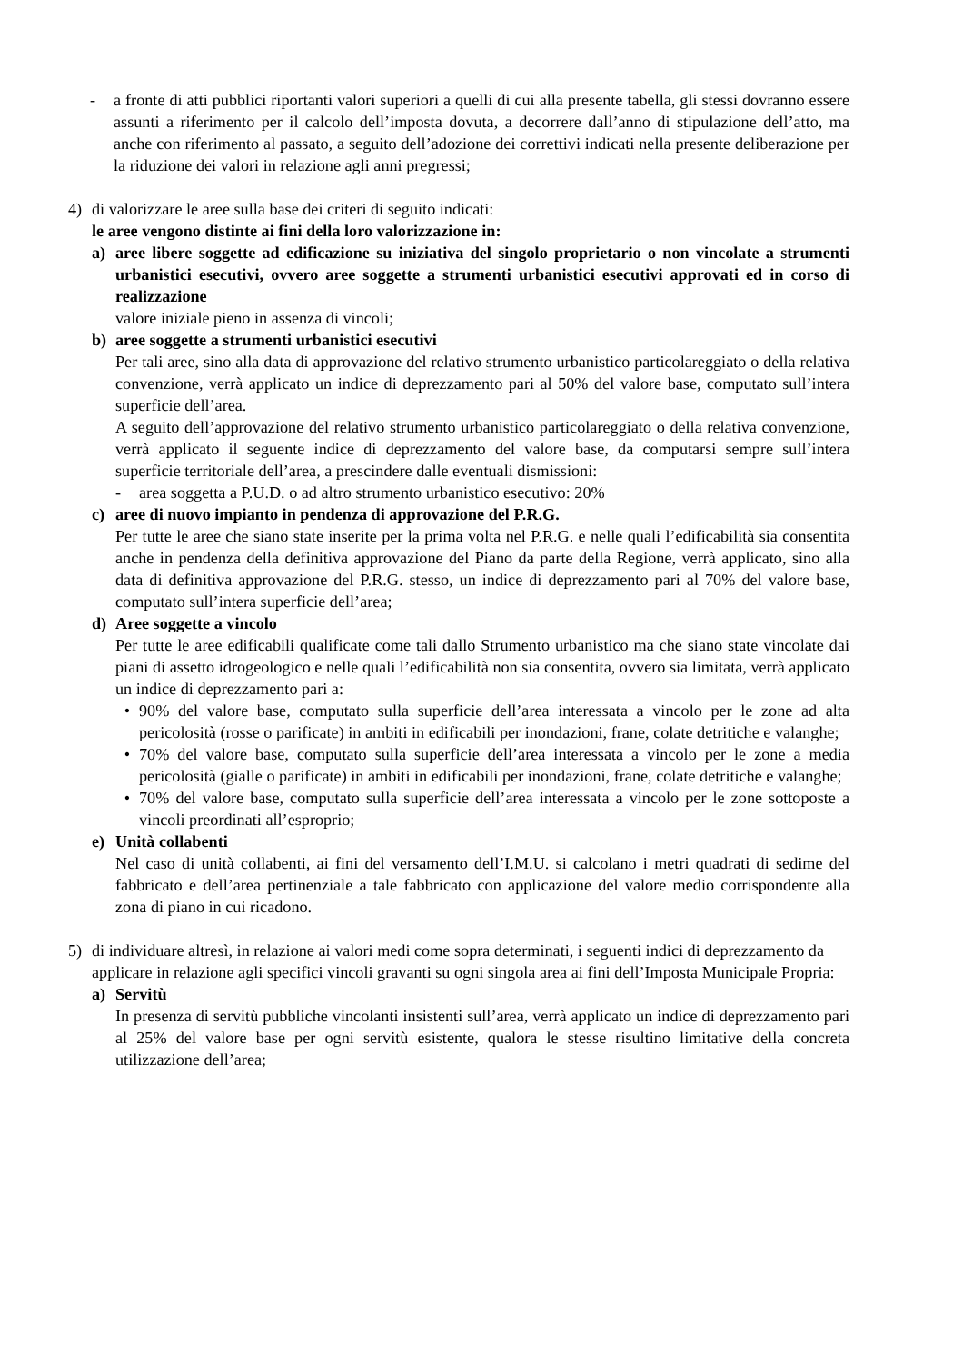- a fronte di atti pubblici riportanti valori superiori a quelli di cui alla presente tabella, gli stessi dovranno essere assunti a riferimento per il calcolo dell’imposta dovuta, a decorrere dall’anno di stipulazione dell’atto, ma anche con riferimento al passato, a seguito dell’adozione dei correttivi indicati nella presente deliberazione per la riduzione dei valori in relazione agli anni pregressi;
4) di valorizzare le aree sulla base dei criteri di seguito indicati:
le aree vengono distinte ai fini della loro valorizzazione in:
a) aree libere soggette ad edificazione su iniziativa del singolo proprietario o non vincolate a strumenti urbanistici esecutivi, ovvero aree soggette a strumenti urbanistici esecutivi approvati ed in corso di realizzazione
valore iniziale pieno in assenza di vincoli;
b) aree soggette a strumenti urbanistici esecutivi
Per tali aree, sino alla data di approvazione del relativo strumento urbanistico particolareggiato o della relativa convenzione, verrà applicato un indice di deprezzamento pari al 50% del valore base, computato sull’intera superficie dell’area.
A seguito dell’approvazione del relativo strumento urbanistico particolareggiato o della relativa convenzione, verrà applicato il seguente indice di deprezzamento del valore base, da computarsi sempre sull’intera superficie territoriale dell’area, a prescindere dalle eventuali dismissioni:
- area soggetta a P.U.D. o ad altro strumento urbanistico esecutivo: 20%
c) aree di nuovo impianto in pendenza di approvazione del P.R.G.
Per tutte le aree che siano state inserite per la prima volta nel P.R.G. e nelle quali l’edificabilità sia consentita anche in pendenza della definitiva approvazione del Piano da parte della Regione, verrà applicato, sino alla data di definitiva approvazione del P.R.G. stesso, un indice di deprezzamento pari al 70% del valore base, computato sull’intera superficie dell’area;
d) Aree soggette a vincolo
Per tutte le aree edificabili qualificate come tali dallo Strumento urbanistico ma che siano state vincolate dai piani di assetto idrogeologico e nelle quali l’edificabilità non sia consentita, ovvero sia limitata, verrà applicato un indice di deprezzamento pari a:
• 90% del valore base, computato sulla superficie dell’area interessata a vincolo per le zone ad alta pericolosità (rosse o parificate) in ambiti in edificabili per inondazioni, frane, colate detritiche e valanghe;
• 70% del valore base, computato sulla superficie dell’area interessata a vincolo per le zone a media pericolosità (gialle o parificate) in ambiti in edificabili per inondazioni, frane, colate detritiche e valanghe;
• 70% del valore base, computato sulla superficie dell’area interessata a vincolo per le zone sottoposte a vincoli preordinati all’esproprio;
e) Unità collabenti
Nel caso di unità collabenti, ai fini del versamento dell’I.M.U. si calcolano i metri quadrati di sedime del fabbricato e dell’area pertinenziale a tale fabbricato con applicazione del valore medio corrispondente alla zona di piano in cui ricadono.
5) di individuare altresì, in relazione ai valori medi come sopra determinati, i seguenti indici di deprezzamento da applicare in relazione agli specifici vincoli gravanti su ogni singola area ai fini dell’Imposta Municipale Propria:
a) Servitù
In presenza di servitù pubbliche vincolanti insistenti sull’area, verrà applicato un indice di deprezzamento pari al 25% del valore base per ogni servitù esistente, qualora le stesse risultino limitative della concreta utilizzazione dell’area;